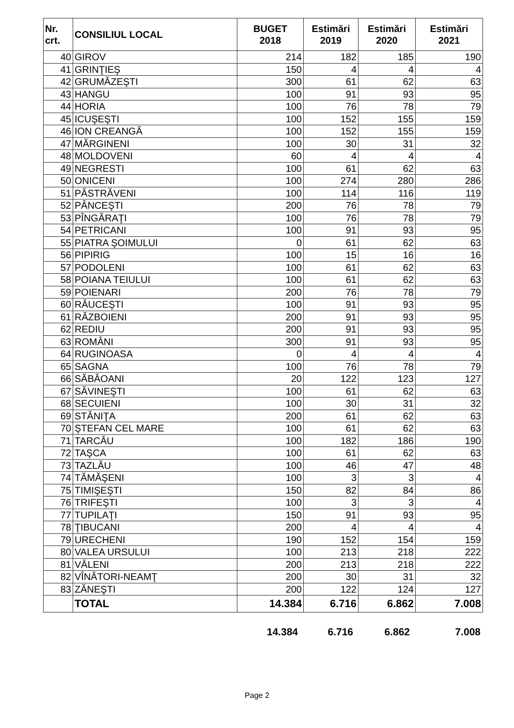| Nr. crt. | CONSILIUL LOCAL | BUGET 2018 | Estimări 2019 | Estimări 2020 | Estimări 2021 |
| --- | --- | --- | --- | --- | --- |
| 40 | GIROV | 214 | 182 | 185 | 190 |
| 41 | GRINŢIEŞ | 150 | 4 | 4 | 4 |
| 42 | GRUMĂZEŞTI | 300 | 61 | 62 | 63 |
| 43 | HANGU | 100 | 91 | 93 | 95 |
| 44 | HORIA | 100 | 76 | 78 | 79 |
| 45 | ICUŞEŞTI | 100 | 152 | 155 | 159 |
| 46 | ION CREANGĂ | 100 | 152 | 155 | 159 |
| 47 | MĂRGINENI | 100 | 30 | 31 | 32 |
| 48 | MOLDOVENI | 60 | 4 | 4 | 4 |
| 49 | NEGRESTI | 100 | 61 | 62 | 63 |
| 50 | ONICENI | 100 | 274 | 280 | 286 |
| 51 | PĂSTRĂVENI | 100 | 114 | 116 | 119 |
| 52 | PÂNCEŞTI | 200 | 76 | 78 | 79 |
| 53 | PÎNGĂRAŢI | 100 | 76 | 78 | 79 |
| 54 | PETRICANI | 100 | 91 | 93 | 95 |
| 55 | PIATRA ŞOIMULUI | 0 | 61 | 62 | 63 |
| 56 | PIPIRIG | 100 | 15 | 16 | 16 |
| 57 | PODOLENI | 100 | 61 | 62 | 63 |
| 58 | POIANA TEIULUI | 100 | 61 | 62 | 63 |
| 59 | POIENARI | 200 | 76 | 78 | 79 |
| 60 | RĂUCEŞTI | 100 | 91 | 93 | 95 |
| 61 | RĂZBOIENI | 200 | 91 | 93 | 95 |
| 62 | REDIU | 200 | 91 | 93 | 95 |
| 63 | ROMÂNI | 300 | 91 | 93 | 95 |
| 64 | RUGINOASA | 0 | 4 | 4 | 4 |
| 65 | SAGNA | 100 | 76 | 78 | 79 |
| 66 | SĂBĂOANI | 20 | 122 | 123 | 127 |
| 67 | SĂVINEŞTI | 100 | 61 | 62 | 63 |
| 68 | SECUIENI | 100 | 30 | 31 | 32 |
| 69 | STĂNIŢA | 200 | 61 | 62 | 63 |
| 70 | ŞTEFAN CEL MARE | 100 | 61 | 62 | 63 |
| 71 | TARCĂU | 100 | 182 | 186 | 190 |
| 72 | TAŞCA | 100 | 61 | 62 | 63 |
| 73 | TAZLĂU | 100 | 46 | 47 | 48 |
| 74 | TĂMĂŞENI | 100 | 3 | 3 | 4 |
| 75 | TIMIŞEŞTI | 150 | 82 | 84 | 86 |
| 76 | TRIFEŞTI | 100 | 3 | 3 | 4 |
| 77 | TUPILAŢI | 150 | 91 | 93 | 95 |
| 78 | ŢIBUCANI | 200 | 4 | 4 | 4 |
| 79 | URECHENI | 190 | 152 | 154 | 159 |
| 80 | VALEA URSULUI | 100 | 213 | 218 | 222 |
| 81 | VĂLENI | 200 | 213 | 218 | 222 |
| 82 | VÎNĂTORI-NEAMŢ | 200 | 30 | 31 | 32 |
| 83 | ZĂNEŞTI | 200 | 122 | 124 | 127 |
| | TOTAL | 14.384 | 6.716 | 6.862 | 7.008 |
14.384 6.716 6.862 7.008
Page 2